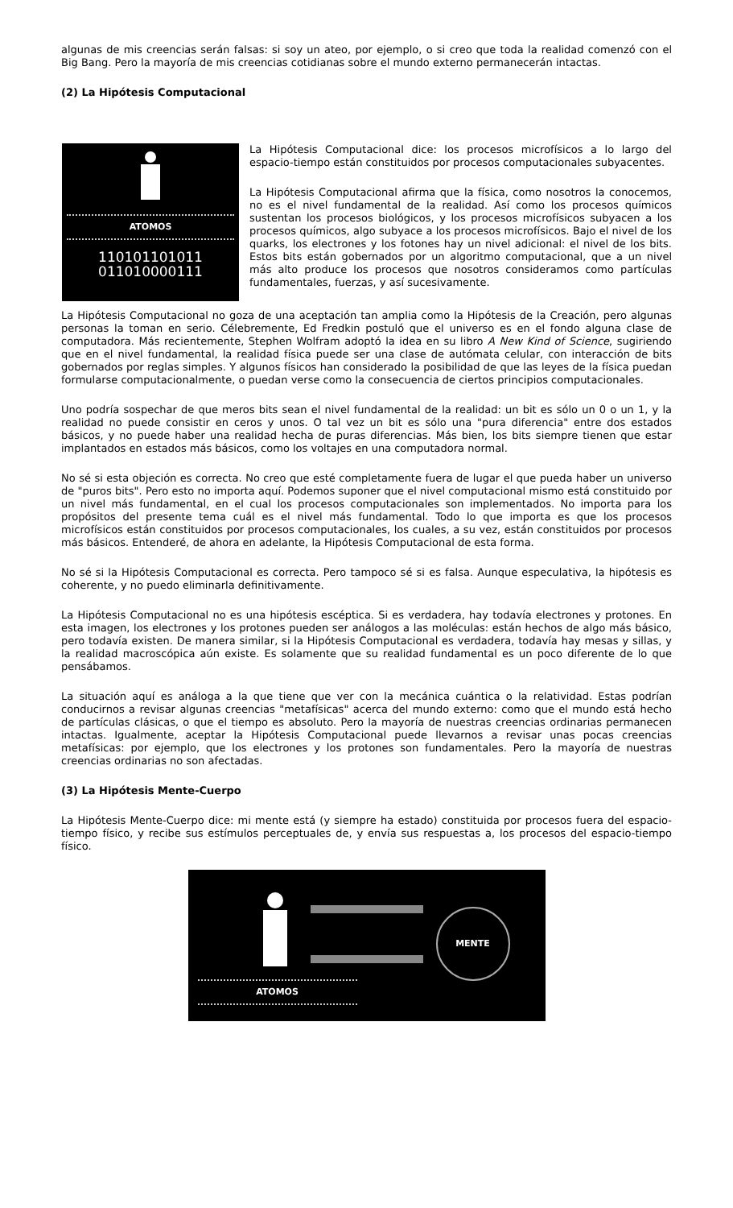algunas de mis creencias serán falsas: si soy un ateo, por ejemplo, o si creo que toda la realidad comenzó con el Big Bang. Pero la mayoría de mis creencias cotidianas sobre el mundo externo permanecerán intactas.
(2) La Hipótesis Computacional
ATOMOS
110101101011
011010000111
La Hipótesis Computacional dice: los procesos microfísicos a lo largo del espacio-tiempo están constituidos por procesos computacionales subyacentes.
La Hipótesis Computacional afirma que la física, como nosotros la conocemos, no es el nivel fundamental de la realidad. Así como los procesos químicos sustentan los procesos biológicos, y los procesos microfísicos subyacen a los procesos químicos, algo subyace a los procesos microfísicos. Bajo el nivel de los quarks, los electrones y los fotones hay un nivel adicional: el nivel de los bits. Estos bits están gobernados por un algoritmo computacional, que a un nivel más alto produce los procesos que nosotros consideramos como partículas fundamentales, fuerzas, y así sucesivamente.
La Hipótesis Computacional no goza de una aceptación tan amplia como la Hipótesis de la Creación, pero algunas personas la toman en serio. Célebremente, Ed Fredkin postuló que el universo es en el fondo alguna clase de computadora. Más recientemente, Stephen Wolfram adoptó la idea en su libro A New Kind of Science, sugiriendo que en el nivel fundamental, la realidad física puede ser una clase de autómata celular, con interacción de bits gobernados por reglas simples. Y algunos físicos han considerado la posibilidad de que las leyes de la física puedan formularse computacionalmente, o puedan verse como la consecuencia de ciertos principios computacionales.
Uno podría sospechar de que meros bits sean el nivel fundamental de la realidad: un bit es sólo un 0 o un 1, y la realidad no puede consistir en ceros y unos. O tal vez un bit es sólo una "pura diferencia" entre dos estados básicos, y no puede haber una realidad hecha de puras diferencias. Más bien, los bits siempre tienen que estar implantados en estados más básicos, como los voltajes en una computadora normal.
No sé si esta objeción es correcta. No creo que esté completamente fuera de lugar el que pueda haber un universo de "puros bits". Pero esto no importa aquí. Podemos suponer que el nivel computacional mismo está constituido por un nivel más fundamental, en el cual los procesos computacionales son implementados. No importa para los propósitos del presente tema cuál es el nivel más fundamental. Todo lo que importa es que los procesos microfísicos están constituidos por procesos computacionales, los cuales, a su vez, están constituidos por procesos más básicos. Entenderé, de ahora en adelante, la Hipótesis Computacional de esta forma.
No sé si la Hipótesis Computacional es correcta. Pero tampoco sé si es falsa. Aunque especulativa, la hipótesis es coherente, y no puedo eliminarla definitivamente.
La Hipótesis Computacional no es una hipótesis escéptica. Si es verdadera, hay todavía electrones y protones. En esta imagen, los electrones y los protones pueden ser análogos a las moléculas: están hechos de algo más básico, pero todavía existen. De manera similar, si la Hipótesis Computacional es verdadera, todavía hay mesas y sillas, y la realidad macroscópica aún existe. Es solamente que su realidad fundamental es un poco diferente de lo que pensábamos.
La situación aquí es análoga a la que tiene que ver con la mecánica cuántica o la relatividad. Estas podrían conducirnos a revisar algunas creencias "metafísicas" acerca del mundo externo: como que el mundo está hecho de partículas clásicas, o que el tiempo es absoluto. Pero la mayoría de nuestras creencias ordinarias permanecen intactas. Igualmente, aceptar la Hipótesis Computacional puede llevarnos a revisar unas pocas creencias metafísicas: por ejemplo, que los electrones y los protones son fundamentales. Pero la mayoría de nuestras creencias ordinarias no son afectadas.
(3) La Hipótesis Mente-Cuerpo
La Hipótesis Mente-Cuerpo dice: mi mente está (y siempre ha estado) constituida por procesos fuera del espacio-tiempo físico, y recibe sus estímulos perceptuales de, y envía sus respuestas a, los procesos del espacio-tiempo físico.
MENTE
ATOMOS